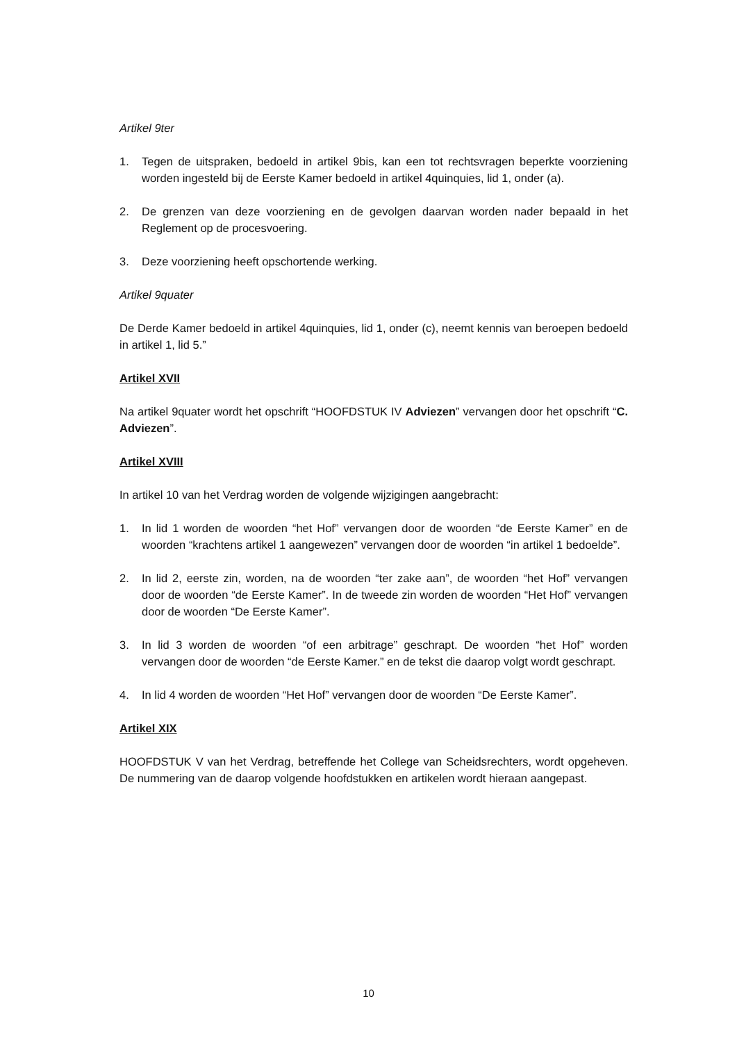Artikel 9ter
1. Tegen de uitspraken, bedoeld in artikel 9bis, kan een tot rechtsvragen beperkte voorziening worden ingesteld bij de Eerste Kamer bedoeld in artikel 4quinquies, lid 1, onder (a).
2. De grenzen van deze voorziening en de gevolgen daarvan worden nader bepaald in het Reglement op de procesvoering.
3. Deze voorziening heeft opschortende werking.
Artikel 9quater
De Derde Kamer bedoeld in artikel 4quinquies, lid 1, onder (c), neemt kennis van beroepen bedoeld in artikel 1, lid 5.”
Artikel XVII
Na artikel 9quater wordt het opschrift “HOOFDSTUK IV Adviezen” vervangen door het opschrift “C. Adviezen”.
Artikel XVIII
In artikel 10 van het Verdrag worden de volgende wijzigingen aangebracht:
1. In lid 1 worden de woorden “het Hof” vervangen door de woorden “de Eerste Kamer” en de woorden “krachtens artikel 1 aangewezen” vervangen door de woorden “in artikel 1 bedoelde”.
2. In lid 2, eerste zin, worden, na de woorden “ter zake aan”, de woorden “het Hof” vervangen door de woorden “de Eerste Kamer”. In de tweede zin worden de woorden “Het Hof” vervangen door de woorden “De Eerste Kamer”.
3. In lid 3 worden de woorden “of een arbitrage” geschrapt. De woorden “het Hof” worden vervangen door de woorden “de Eerste Kamer.” en de tekst die daarop volgt wordt geschrapt.
4. In lid 4 worden de woorden “Het Hof” vervangen door de woorden “De Eerste Kamer”.
Artikel XIX
HOOFDSTUK V van het Verdrag, betreffende het College van Scheidsrechters, wordt opgeheven. De nummering van de daarop volgende hoofdstukken en artikelen wordt hieraan aangepast.
10